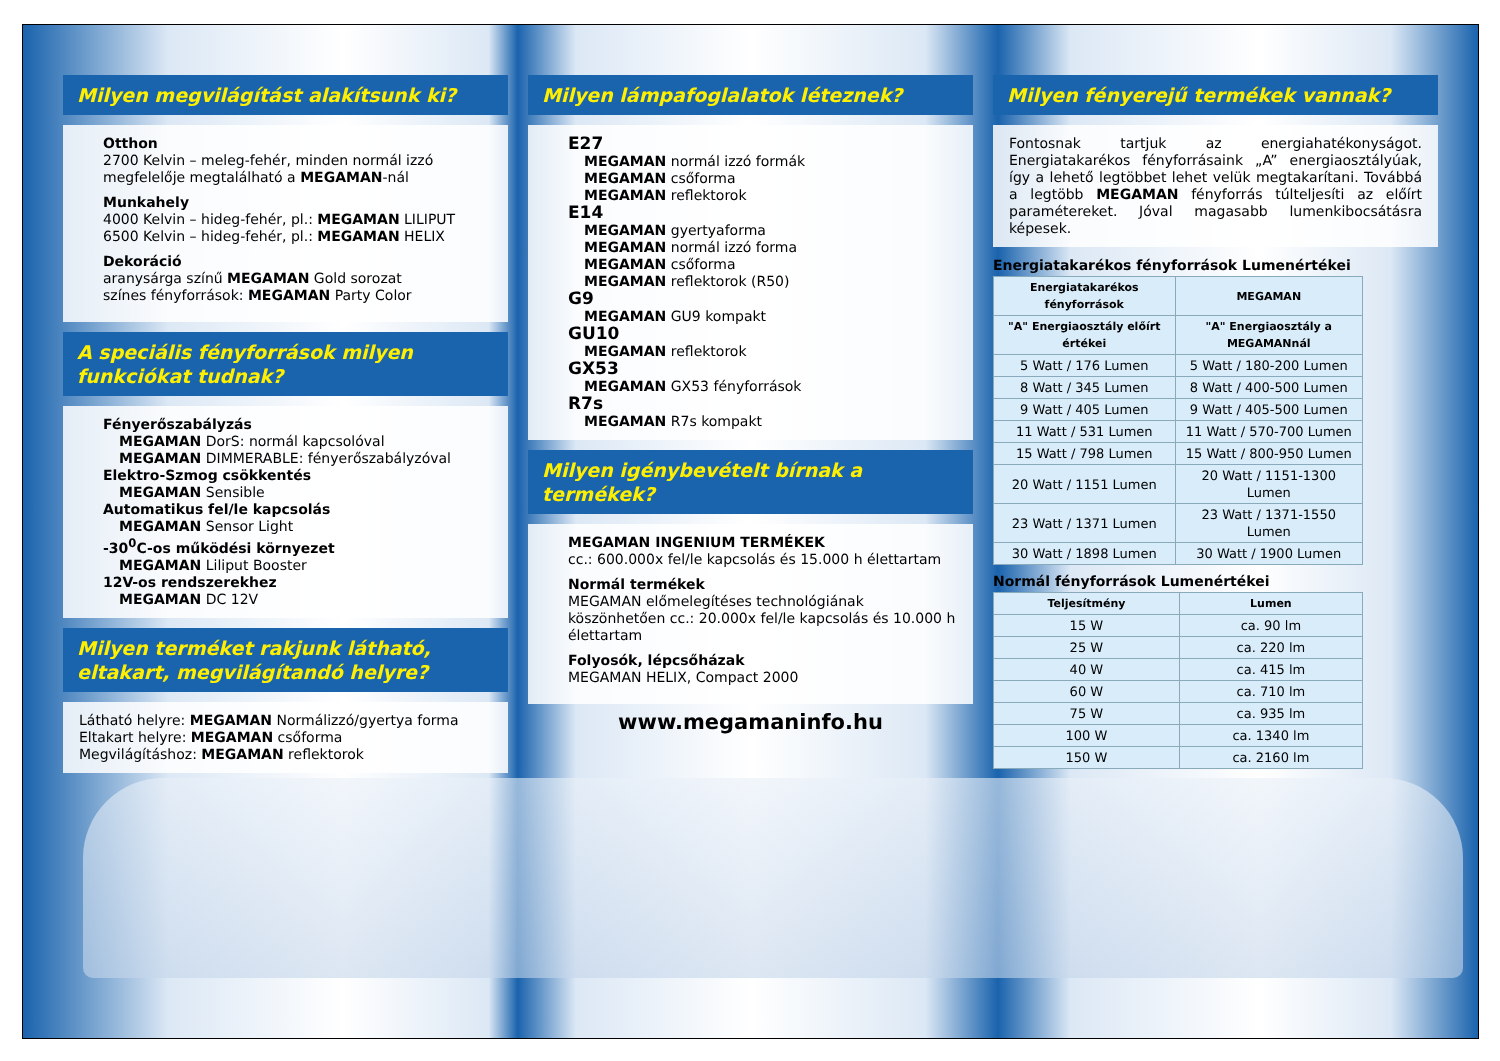Milyen megvilágítást alakítsunk ki?
Otthon
2700 Kelvin – meleg-fehér, minden normál izzó megfelelője megtalálható a MEGAMAN-nál
Munkahely
4000 Kelvin – hideg-fehér, pl.: MEGAMAN LILIPUT
6500 Kelvin – hideg-fehér, pl.: MEGAMAN HELIX
Dekoráció
aranysárga színű MEGAMAN Gold sorozat
színes fényforrások: MEGAMAN Party Color
A speciális fényforrások milyen funkciókat tudnak?
Fényerőszabályzás
MEGAMAN DorS: normál kapcsolóval
MEGAMAN DIMMERABLE: fényerőszabályzóval
Elektro-Szmog csökkentés
MEGAMAN Sensible
Automatikus fel/le kapcsolás
MEGAMAN Sensor Light
-30<sup>0</sup>C-os működési környezet
MEGAMAN Liliput Booster
12V-os rendszerekhez
MEGAMAN DC 12V
Milyen terméket rakjunk látható, eltakart, megvilágítandó helyre?
Látható helyre: MEGAMAN Normálizzó/gyertya forma
Eltakart helyre: MEGAMAN csőforma
Megvilágításhoz: MEGAMAN reflektorok
Milyen lámpafoglalatok léteznek?
E27
MEGAMAN normál izzó formák
MEGAMAN csőforma
MEGAMAN reflektorok
E14
MEGAMAN gyertyaforma
MEGAMAN normál izzó forma
MEGAMAN csőforma
MEGAMAN reflektorok (R50)
G9
MEGAMAN GU9 kompakt
GU10
MEGAMAN reflektorok
GX53
MEGAMAN GX53 fényforrások
R7s
MEGAMAN R7s kompakt
Milyen igénybevételt bírnak a termékek?
MEGAMAN INGENIUM TERMÉKEK
cc.: 600.000x fel/le kapcsolás és 15.000 h élettartam
Normál termékek
MEGAMAN előmelegítéses technológiának köszönhetően cc.: 20.000x fel/le kapcsolás és 10.000 h élettartam
Folyosók, lépcsőházak
MEGAMAN HELIX, Compact 2000
www.megamaninfo.hu
Milyen fényerejű termékek vannak?
Fontosnak tartjuk az energiahatékonyságot. Energiatakarékos fényforrásaink „A” energiaosztályúak, így a lehető legtöbbet lehet velük megtakarítani. Továbbá a legtöbb MEGAMAN fényforrás túlteljesíti az előírt paramétereket. Jóval magasabb lumenkibocsátásra képesek.
Energiatakarékos fényforrások Lumenértékei
| Energiatakarékos fényforrások | MEGAMAN |
| --- | --- |
| "A" Energiaosztály előírt értékei | "A" Energiaosztály a MEGAMANnál |
| 5 Watt / 176 Lumen | 5 Watt / 180-200 Lumen |
| 8 Watt / 345 Lumen | 8 Watt / 400-500 Lumen |
| 9 Watt / 405 Lumen | 9 Watt / 405-500 Lumen |
| 11 Watt / 531 Lumen | 11 Watt / 570-700 Lumen |
| 15 Watt / 798 Lumen | 15 Watt / 800-950 Lumen |
| 20 Watt / 1151 Lumen | 20 Watt / 1151-1300 Lumen |
| 23 Watt / 1371 Lumen | 23 Watt / 1371-1550 Lumen |
| 30 Watt / 1898 Lumen | 30 Watt / 1900 Lumen |
Normál fényforrások Lumenértékei
| Teljesítmény | Lumen |
| --- | --- |
| 15 W | ca. 90 lm |
| 25 W | ca. 220 lm |
| 40 W | ca. 415 lm |
| 60 W | ca. 710 lm |
| 75 W | ca. 935 lm |
| 100 W | ca. 1340 lm |
| 150 W | ca. 2160 lm |